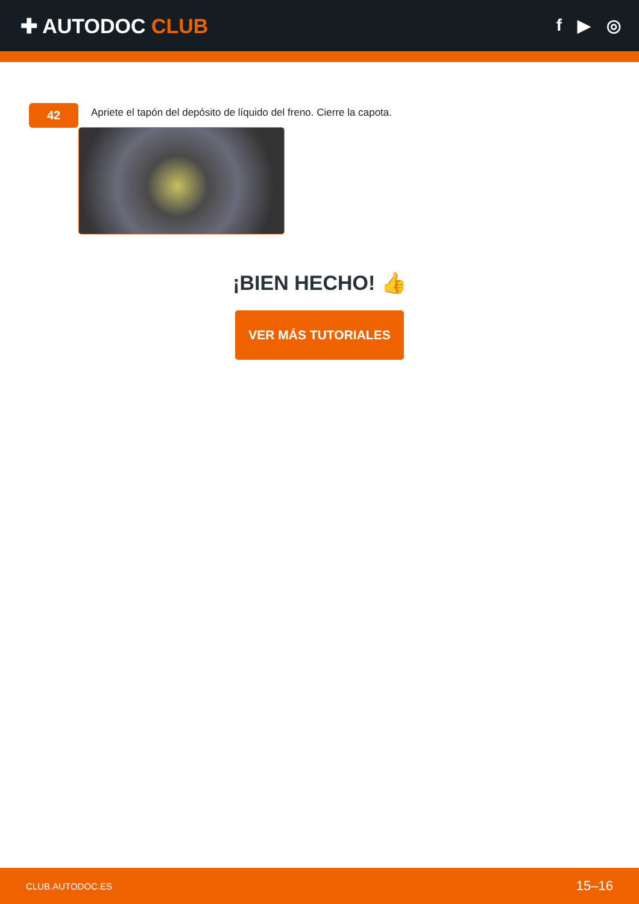✚ AUTODOC CLUB
f ▶ ◎
42
Apriete el tapón del depósito de líquido del freno. Cierre la capota.
¡BIEN HECHO! 👍
VER MÁS TUTORIALES
CLUB.AUTODOC.ES 15–16